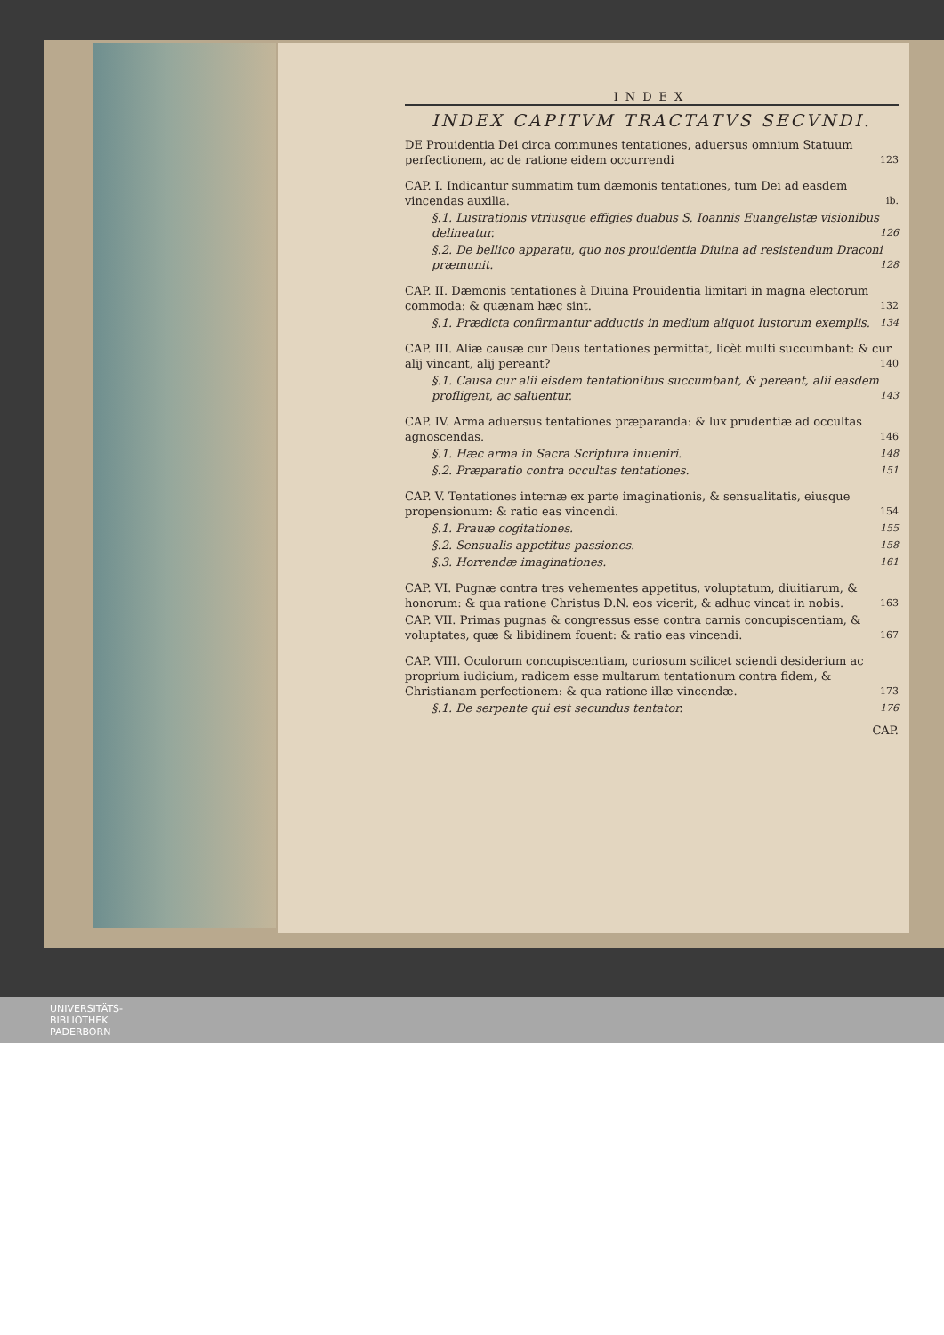INDEX
INDEX CAPITVM TRACTATVS SECVNDI.
DE Prouidentia Dei circa communes tentationes, aduersus omnium Statuum perfectionem, ac de ratione eidem occurrendi 123
CAP. I. Indicantur summatim tum dæmonis tentationes, tum Dei ad easdem vincendas auxilia. ib.
§.1. Lustrationis vtriusque effigies duabus S. Ioannis Euangelistæ visionibus delineatur. 126
§.2. De bellico apparatu, quo nos prouidentia Diuina ad resistendum Draconi præmunit. 128
CAP. II. Dæmonis tentationes à Diuina Prouidentia limitari in magna electorum commoda: & quænam hæc sint. 132
§.1. Prædicta confirmantur adductis in medium aliquot Iustorum exemplis. 134
CAP. III. Aliæ causæ cur Deus tentationes permittat, licèt multi succumbant: & cur alij vincant, alij pereant? 140
§.1. Causa cur alii eisdem tentationibus succumbant, & pereant, alii easdem profligent, ac saluentur. 143
CAP. IV. Arma aduersus tentationes præparanda: & lux prudentiæ ad occultas agnoscendas. 146
§.1. Hæc arma in Sacra Scriptura inueniri. 148
§.2. Præparatio contra occultas tentationes. 151
CAP. V. Tentationes internæ ex parte imaginationis, & sensualitatis, eiusque propensionum: & ratio eas vincendi. 154
§.1. Prauæ cogitationes. 155
§.2. Sensualis appetitus passiones. 158
§.3. Horrendæ imaginationes. 161
CAP. VI. Pugnæ contra tres vehementes appetitus, voluptatum, diuitiarum, & honorum: & qua ratione Christus D.N. eos vicerit, & adhuc vincat in nobis. 163
CAP. VII. Primas pugnas & congressus esse contra carnis concupiscentiam, & voluptates, quæ & libidinem fouent: & ratio eas vincendi. 167
CAP. VIII. Oculorum concupiscentiam, curiosum scilicet sciendi desiderium ac proprium iudicium, radicem esse multarum tentationum contra fidem, & Christianam perfectionem: & qua ratione illæ vincendæ. 173
§.1. De serpente qui est secundus tentator. 176
CAP.
UNIVERSITÄTS-
BIBLIOTHEK
PADERBORN